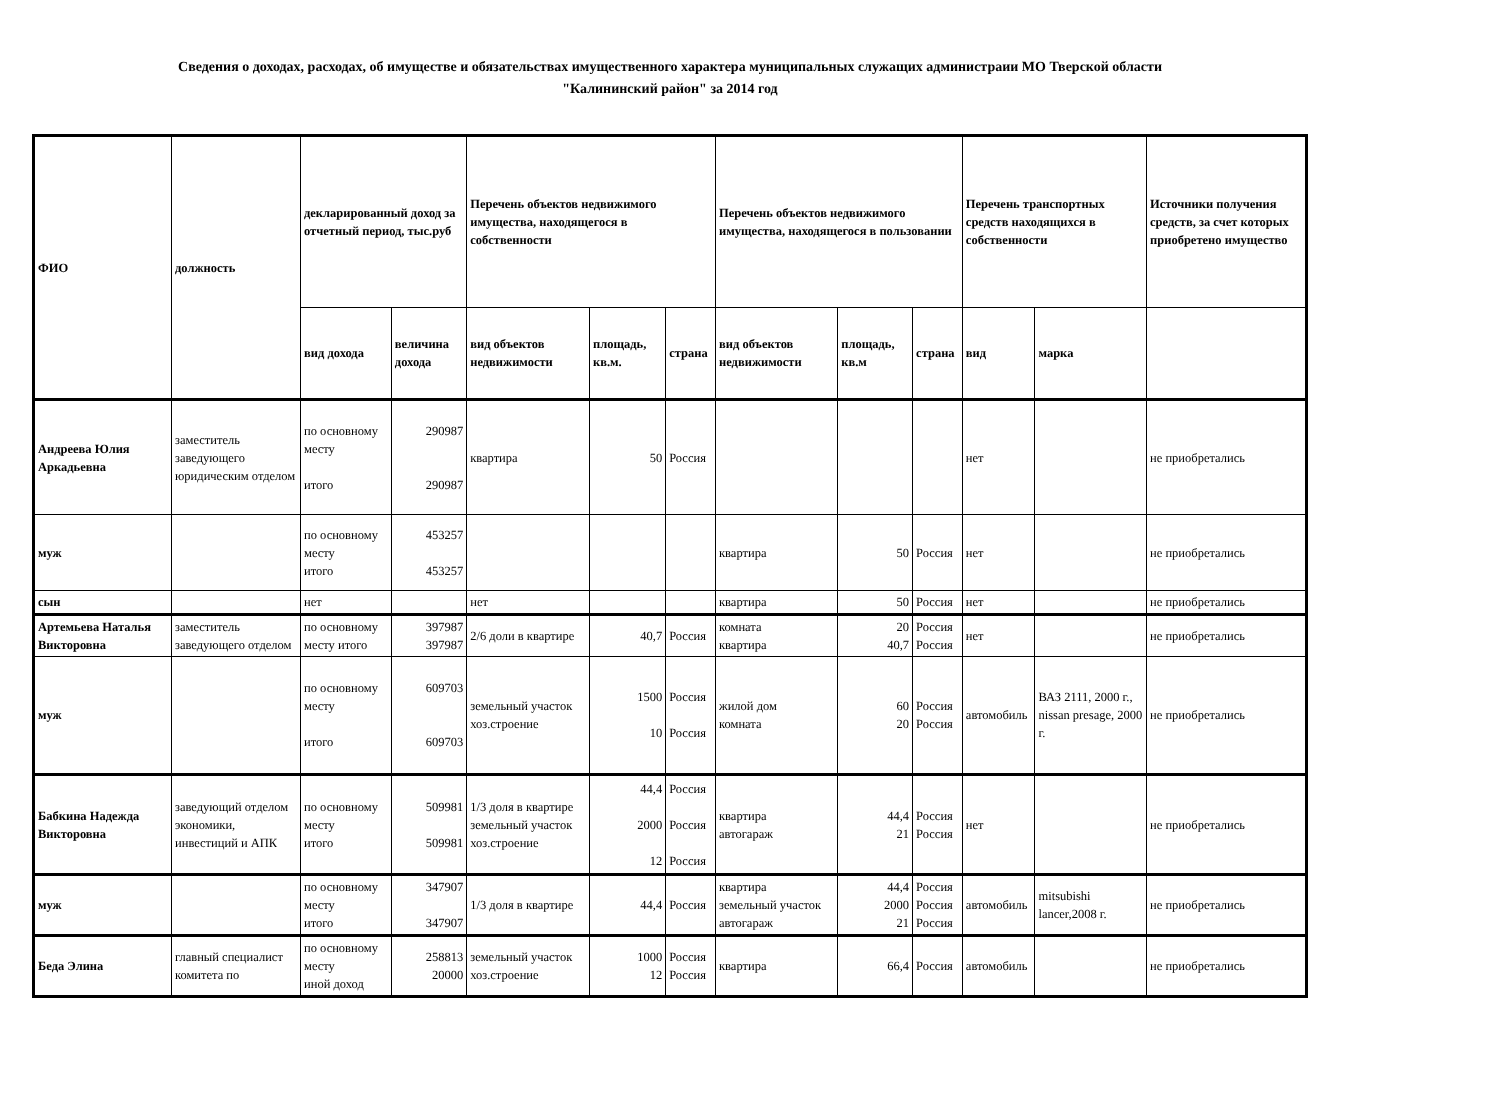Сведения о доходах, расходах, об имуществе и обязательствах имущественного характера муниципальных служащих администраии МО Тверской области
"Калининский район" за 2014 год
| ФИО | должность | декларированный доход за отчетный период, тыс.руб | | Перечень объектов недвижимого имущества, находящегося в собственности | | | Перечень объектов недвижимого имущества, находящегося в пользовании | | | Перечень транспортных средств находящихся в собственности | | Источники получения средств, за счет которых приобретено имущество |
| --- | --- | --- | --- | --- | --- | --- | --- | --- | --- | --- | --- | --- |
| | | вид дохода | величина дохода | вид объектов недвижимости | площадь, кв.м. | страна | вид объектов недвижимости | площадь, кв.м | страна | вид | марка | |
| Андреева Юлия Аркадьевна | заместитель заведующего юридическим отделом | по основному месту итого | 290987 290987 | квартира | 50 | Россия | | | | нет | | не приобретались |
| муж | | по основному месту итого | 453257 453257 | | | | квартира | 50 | Россия | нет | | не приобретались |
| сын | | нет | | нет | | | квартира | 50 | Россия | нет | | не приобретались |
| Артемьева Наталья Викторовна | заместитель заведующего отделом | по основному месту итого | 397987 397987 | 2/6 доли в квартире | 40,7 | Россия | комната квартира | 20 40,7 | Россия Россия | нет | | не приобретались |
| муж | | по основному месту итого | 609703 609703 | земельный участок хоз.строение | 1500 10 | Россия Россия | жилой дом комната | 60 20 | Россия Россия | автомобиль | ВАЗ 2111, 2000 г., nissan presage, 2000 г. | не приобретались |
| Бабкина Надежда Викторовна | заведующий отделом экономики, инвестиций и АПК | по основному месту итого | 509981 509981 | 1/3 доля в квартире земельный участок хоз.строение | 44,4 2000 12 | Россия Россия Россия | квартира автогараж | 44,4 21 | Россия Россия | нет | | не приобретались |
| муж | | по основному месту итого | 347907 347907 | 1/3 доля в квартире | 44,4 | Россия | квартира земельный участок автогараж | 44,4 2000 21 | Россия Россия Россия | автомобиль | mitsubishi lancer,2008 г. | не приобретались |
| Беда Элина | главный специалист комитета по | по основному месту иной доход | 258813 20000 | земельный участок хоз.строение | 1000 12 | Россия Россия | квартира | 66,4 | Россия | автомобиль | | не приобретались |